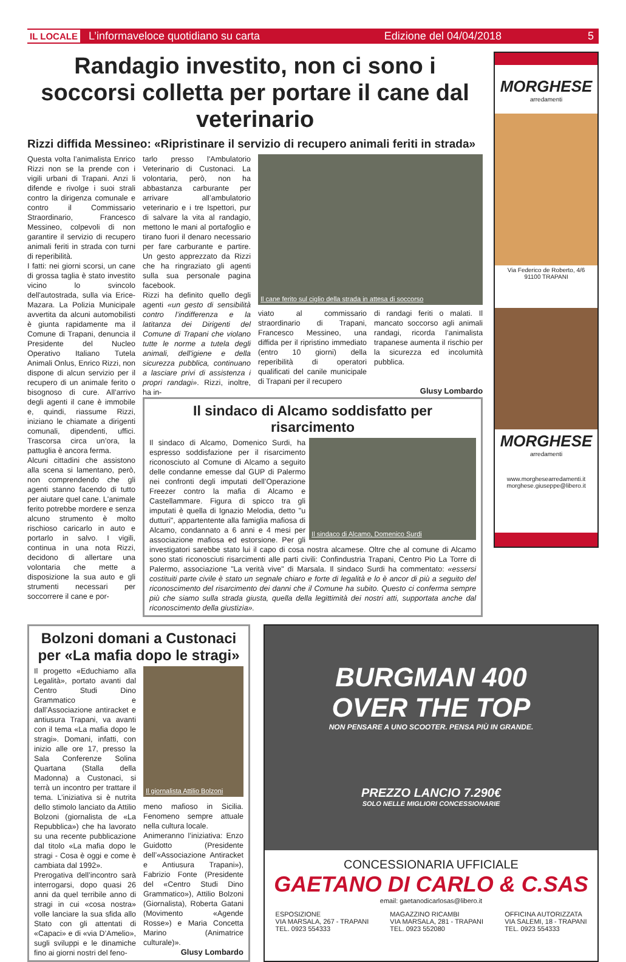IL LOCALE L’informaveloce quotidiano su carta Edizione del 04/04/2018 5
Randagio investito, non ci sono i soccorsi colletta per portare il cane dal veterinario
Rizzi diffida Messineo: «Ripristinare il servizio di recupero animali feriti in strada»
Questa volta l’animalista Enrico Rizzi non se la prende con i vigili urbani di Trapani. Anzi li difende e rivolge i suoi strali contro la dirigenza comunale e contro il Commissario Straordinario, Francesco Messineo, colpevoli di non garantire il servizio di recupero animali feriti in strada con turni di reperibilità.
I fatti: nei giorni scorsi, un cane di grossa taglia è stato investito vicino lo svincolo dell'autostrada, sulla via Erice-Mazara. La Polizia Municipale avvertita da alcuni automobilisti è giunta rapidamente ma il Comune di Trapani, denuncia il Presidente del Nucleo Operativo Italiano Tutela Animali Onlus, Enrico Rizzi, non dispone di alcun servizio per il recupero di un animale ferito o bisognoso di cure. All’arrivo degli agenti il cane è immobile e, quindi, riassume Rizzi, iniziano le chiamate a dirigenti comunali, dipendenti, uffici. Trascorsa circa un’ora, la pattuglia è ancora ferma.
Alcuni cittadini che assistono alla scena si lamentano, però, non comprendendo che gli agenti stanno facendo di tutto per aiutare quel cane. L'animale ferito potrebbe mordere e senza alcuno strumento è molto rischioso caricarlo in auto e portarlo in salvo. I vigili, continua in una nota Rizzi, decidono di allertare una volontaria che mette a disposizione la sua auto e gli strumenti necessari per soccorrere il cane e por-
tarlo presso l'Ambulatorio Veterinario di Custonaci. La volontaria, però, non ha abbastanza carburante per arrivare all’ambulatorio veterinario e i tre Ispettori, pur di salvare la vita al randagio, mettono le mani al portafoglio e tirano fuori il denaro necessario per fare carburante e partire. Un gesto apprezzato da Rizzi che ha ringraziato gli agenti sulla sua personale pagina facebook.
Rizzi ha definito quello degli agenti «un gesto di sensibilità contro l’indifferenza e la latitanza dei Dirigenti del Comune di Trapani che violano tutte le norme a tutela degli animali, dell'igiene e della sicurezza pubblica, continuano a lasciare privi di assistenza i propri randagi». Rizzi, inoltre, ha in-
Il cane ferito sul ciglio della strada in attesa di soccorso
viato al commissario straordinario di Trapani, Francesco Messineo, una diffida per il ripristino immediato (entro 10 giorni) della reperibilità di operatori qualificati del canile municipale di Trapani per il recupero
di randagi feriti o malati. Il mancato soccorso agli animali randagi, ricorda l’animalista trapanese aumenta il rischio per la sicurezza ed incolumità pubblica.
Glusy Lombardo
Il sindaco di Alcamo soddisfatto per risarcimento
Il sindaco di Alcamo, Domenico Surdi
Il sindaco di Alcamo, Domenico Surdi, ha espresso soddisfazione per il risarcimento riconosciuto al Comune di Alcamo a seguito delle condanne emesse dal GUP di Palermo nei confronti degli imputati dell’Operazione Freezer contro la mafia di Alcamo e Castellammare. Figura di spicco tra gli imputati è quella di Ignazio Melodia, detto "u dutturi", appartentente alla famiglia mafiosa di Alcamo, condannato a 6 anni e 4 mesi per associazione mafiosa ed estorsione. Per gli investigatori sarebbe stato lui il capo di cosa nostra alcamese. Oltre che al comune di Alcamo sono stati riconosciuti risarcimenti alle parti civili: Confindustria Trapani, Centro Pio La Torre di Palermo, associazione "La verità vive" di Marsala. Il sindaco Surdi ha commentato: «essersi costituiti parte civile è stato un segnale chiaro e forte di legalità e lo è ancor di più a seguito del riconoscimento del risarcimento dei danni che il Comune ha subito. Questo ci conferma sempre più che siamo sulla strada giusta, quella della legittimità dei nostri atti, supportata anche dal riconoscimento della giustizia».
MORGHESE
arredamenti
Via Federico de Roberto, 4/6
91100 TRAPANI
MORGHESE
arredamenti
www.morghesearredamenti.it
morghese.giuseppe@libero.it
Bolzoni domani a Custonaci per «La mafia dopo le stragi»
Il progetto «Educhiamo alla Legalità», portato avanti dal Centro Studi Dino Grammatico e dall’Associazione antiracket e antiusura Trapani, va avanti con il tema «La mafia dopo le stragi». Domani, infatti, con inizio alle ore 17, presso la Sala Conferenze Solina Quartana (Stalla della Madonna) a Custonaci, si terrà un incontro per trattare il tema. L’iniziativa si è nutrita dello stimolo lanciato da Attilio Bolzoni (giornalista de «La Repubblica») che ha lavorato su una recente pubblicazione dal titolo «La mafia dopo le stragi - Cosa è oggi e come è cambiata dal 1992».
Prerogativa dell’incontro sarà interrogarsi, dopo quasi 26 anni da quel terribile anno di stragi in cui «cosa nostra» volle lanciare la sua sfida allo Stato con gli attentati di «Capaci» e di «via D’Amelio», sugli sviluppi e le dinamiche fino ai giorni nostri del feno-
Il giornalista Attilio Bolzoni
meno mafioso in Sicilia. Fenomeno sempre attuale nella cultura locale.
Animeranno l’iniziativa: Enzo Guidotto (Presidente dell’«Associazione Antiracket e Antiusura Trapani»), Fabrizio Fonte (Presidente del «Centro Studi Dino Grammatico»), Attilio Bolzoni (Giornalista), Roberta Gatani (Movimento «Agende Rosse») e Maria Concetta Marino (Animatrice culturale)».
Glusy Lombardo
BURGMAN 400
OVER THE TOP
NON PENSARE A UNO SCOOTER. PENSA PIÙ IN GRANDE.
PREZZO LANCIO 7.290€
SOLO NELLE MIGLIORI CONCESSIONARIE
CONCESSIONARIA UFFICIALE
GAETANO DI CARLO & C.SAS
email: gaetanodicarlosas@libero.it
ESPOSIZIONE
VIA MARSALA, 267 - TRAPANI
TEL. 0923 554333
MAGAZZINO RICAMBI
VIA MARSALA, 281 - TRAPANI
TEL. 0923 552080
OFFICINA AUTORIZZATA
VIA SALEMI, 18 - TRAPANI
TEL. 0923 554333